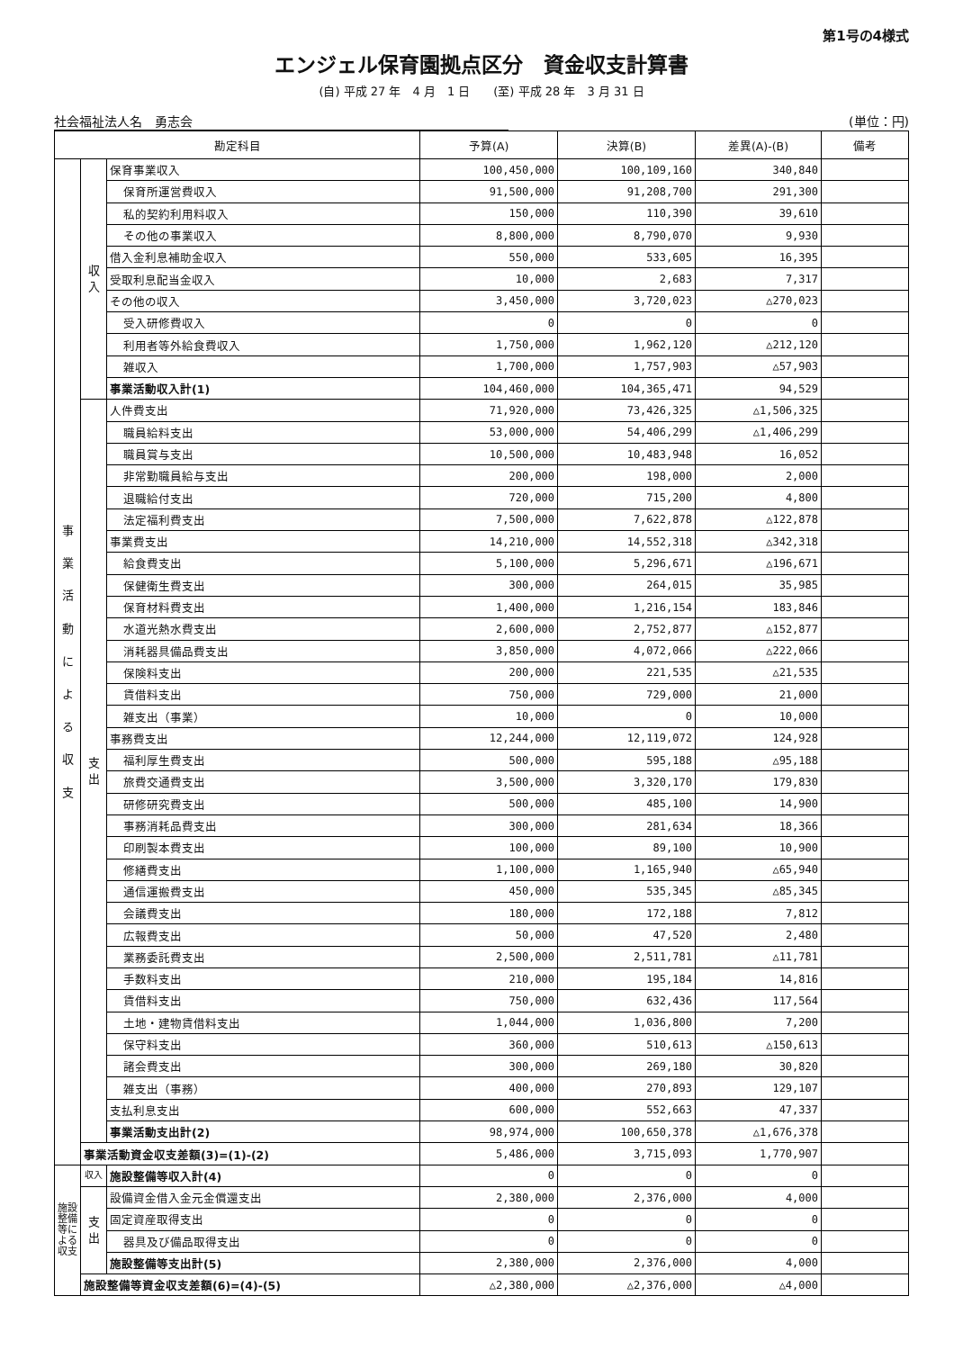第1号の4様式
エンジェル保育園拠点区分　資金収支計算書
(自) 平成 27 年　4 月　1 日　　(至) 平成 28 年　3 月 31 日
社会福祉法人名　勇志会 (単位：円)
| 勘定科目 | | | 予算(A) | 決算(B) | 差異(A)-(B) | 備考 |
| --- | --- | --- | --- | --- | --- | --- |
| 事 業 活 動 に よ る 収 支 | 収 入 | 保育事業収入 | 100,450,000 | 100,109,160 | 340,840 | |
| | | 保育所運営費収入 | 91,500,000 | 91,208,700 | 291,300 | |
| | | 私的契約利用料収入 | 150,000 | 110,390 | 39,610 | |
| | | その他の事業収入 | 8,800,000 | 8,790,070 | 9,930 | |
| | | 借入金利息補助金収入 | 550,000 | 533,605 | 16,395 | |
| | | 受取利息配当金収入 | 10,000 | 2,683 | 7,317 | |
| | | その他の収入 | 3,450,000 | 3,720,023 | △270,023 | |
| | | 受入研修費収入 | 0 | 0 | 0 | |
| | | 利用者等外給食費収入 | 1,750,000 | 1,962,120 | △212,120 | |
| | | 雑収入 | 1,700,000 | 1,757,903 | △57,903 | |
| | | 事業活動収入計(1) | 104,460,000 | 104,365,471 | 94,529 | |
| | 支 出 | 人件費支出 | 71,920,000 | 73,426,325 | △1,506,325 | |
| | | 職員給料支出 | 53,000,000 | 54,406,299 | △1,406,299 | |
| | | 職員賞与支出 | 10,500,000 | 10,483,948 | 16,052 | |
| | | 非常勤職員給与支出 | 200,000 | 198,000 | 2,000 | |
| | | 退職給付支出 | 720,000 | 715,200 | 4,800 | |
| | | 法定福利費支出 | 7,500,000 | 7,622,878 | △122,878 | |
| | | 事業費支出 | 14,210,000 | 14,552,318 | △342,318 | |
| | | 給食費支出 | 5,100,000 | 5,296,671 | △196,671 | |
| | | 保健衛生費支出 | 300,000 | 264,015 | 35,985 | |
| | | 保育材料費支出 | 1,400,000 | 1,216,154 | 183,846 | |
| | | 水道光熱水費支出 | 2,600,000 | 2,752,877 | △152,877 | |
| | | 消耗器具備品費支出 | 3,850,000 | 4,072,066 | △222,066 | |
| | | 保険料支出 | 200,000 | 221,535 | △21,535 | |
| | | 賃借料支出 | 750,000 | 729,000 | 21,000 | |
| | | 雑支出（事業） | 10,000 | 0 | 10,000 | |
| | | 事務費支出 | 12,244,000 | 12,119,072 | 124,928 | |
| | | 福利厚生費支出 | 500,000 | 595,188 | △95,188 | |
| | | 旅費交通費支出 | 3,500,000 | 3,320,170 | 179,830 | |
| | | 研修研究費支出 | 500,000 | 485,100 | 14,900 | |
| | | 事務消耗品費支出 | 300,000 | 281,634 | 18,366 | |
| | | 印刷製本費支出 | 100,000 | 89,100 | 10,900 | |
| | | 修繕費支出 | 1,100,000 | 1,165,940 | △65,940 | |
| | | 通信運搬費支出 | 450,000 | 535,345 | △85,345 | |
| | | 会議費支出 | 180,000 | 172,188 | 7,812 | |
| | | 広報費支出 | 50,000 | 47,520 | 2,480 | |
| | | 業務委託費支出 | 2,500,000 | 2,511,781 | △11,781 | |
| | | 手数料支出 | 210,000 | 195,184 | 14,816 | |
| | | 賃借料支出 | 750,000 | 632,436 | 117,564 | |
| | | 土地・建物賃借料支出 | 1,044,000 | 1,036,800 | 7,200 | |
| | | 保守料支出 | 360,000 | 510,613 | △150,613 | |
| | | 諸会費支出 | 300,000 | 269,180 | 30,820 | |
| | | 雑支出（事務） | 400,000 | 270,893 | 129,107 | |
| | | 支払利息支出 | 600,000 | 552,663 | 47,337 | |
| | | 事業活動支出計(2) | 98,974,000 | 100,650,378 | △1,676,378 | |
| | 事業活動資金収支差額(3)=(1)-(2) | | 5,486,000 | 3,715,093 | 1,770,907 | |
| 施設整備等による収支 | 収入 | 施設整備等収入計(4) | 0 | 0 | 0 | |
| | 支 出 | 設備資金借入金元金償還支出 | 2,380,000 | 2,376,000 | 4,000 | |
| | | 固定資産取得支出 | 0 | 0 | 0 | |
| | | 器具及び備品取得支出 | 0 | 0 | 0 | |
| | | 施設整備等支出計(5) | 2,380,000 | 2,376,000 | 4,000 | |
| | 施設整備等資金収支差額(6)=(4)-(5) | | △2,380,000 | △2,376,000 | △4,000 | |